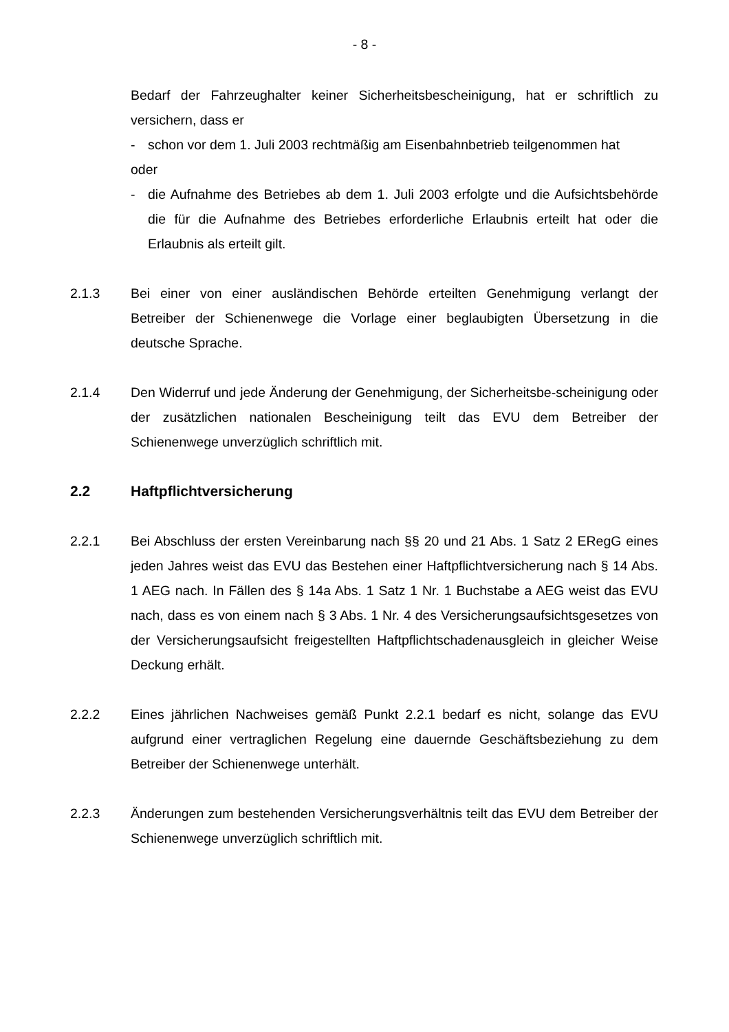- 8 -
Bedarf der Fahrzeughalter keiner Sicherheitsbescheinigung, hat er schriftlich zu versichern, dass er
- schon vor dem 1. Juli 2003 rechtmäßig am Eisenbahnbetrieb teilgenommen hat
oder
- die Aufnahme des Betriebes ab dem 1. Juli 2003 erfolgte und die Aufsichtsbehörde die für die Aufnahme des Betriebes erforderliche Erlaubnis erteilt hat oder die Erlaubnis als erteilt gilt.
2.1.3 Bei einer von einer ausländischen Behörde erteilten Genehmigung verlangt der Betreiber der Schienenwege die Vorlage einer beglaubigten Übersetzung in die deutsche Sprache.
2.1.4 Den Widerruf und jede Änderung der Genehmigung, der Sicherheitsbe-scheinigung oder der zusätzlichen nationalen Bescheinigung teilt das EVU dem Betreiber der Schienenwege unverzüglich schriftlich mit.
2.2 Haftpflichtversicherung
2.2.1 Bei Abschluss der ersten Vereinbarung nach §§ 20 und 21 Abs. 1 Satz 2 ERegG eines jeden Jahres weist das EVU das Bestehen einer Haftpflichtversicherung nach § 14 Abs. 1 AEG nach. In Fällen des § 14a Abs. 1 Satz 1 Nr. 1 Buchstabe a AEG weist das EVU nach, dass es von einem nach § 3 Abs. 1 Nr. 4 des Versicherungsaufsichtsgesetzes von der Versicherungsaufsicht freigestellten Haftpflichtschadenausgleich in gleicher Weise Deckung erhält.
2.2.2 Eines jährlichen Nachweises gemäß Punkt 2.2.1 bedarf es nicht, solange das EVU aufgrund einer vertraglichen Regelung eine dauernde Geschäftsbeziehung zu dem Betreiber der Schienenwege unterhält.
2.2.3 Änderungen zum bestehenden Versicherungsverhältnis teilt das EVU dem Betreiber der Schienenwege unverzüglich schriftlich mit.